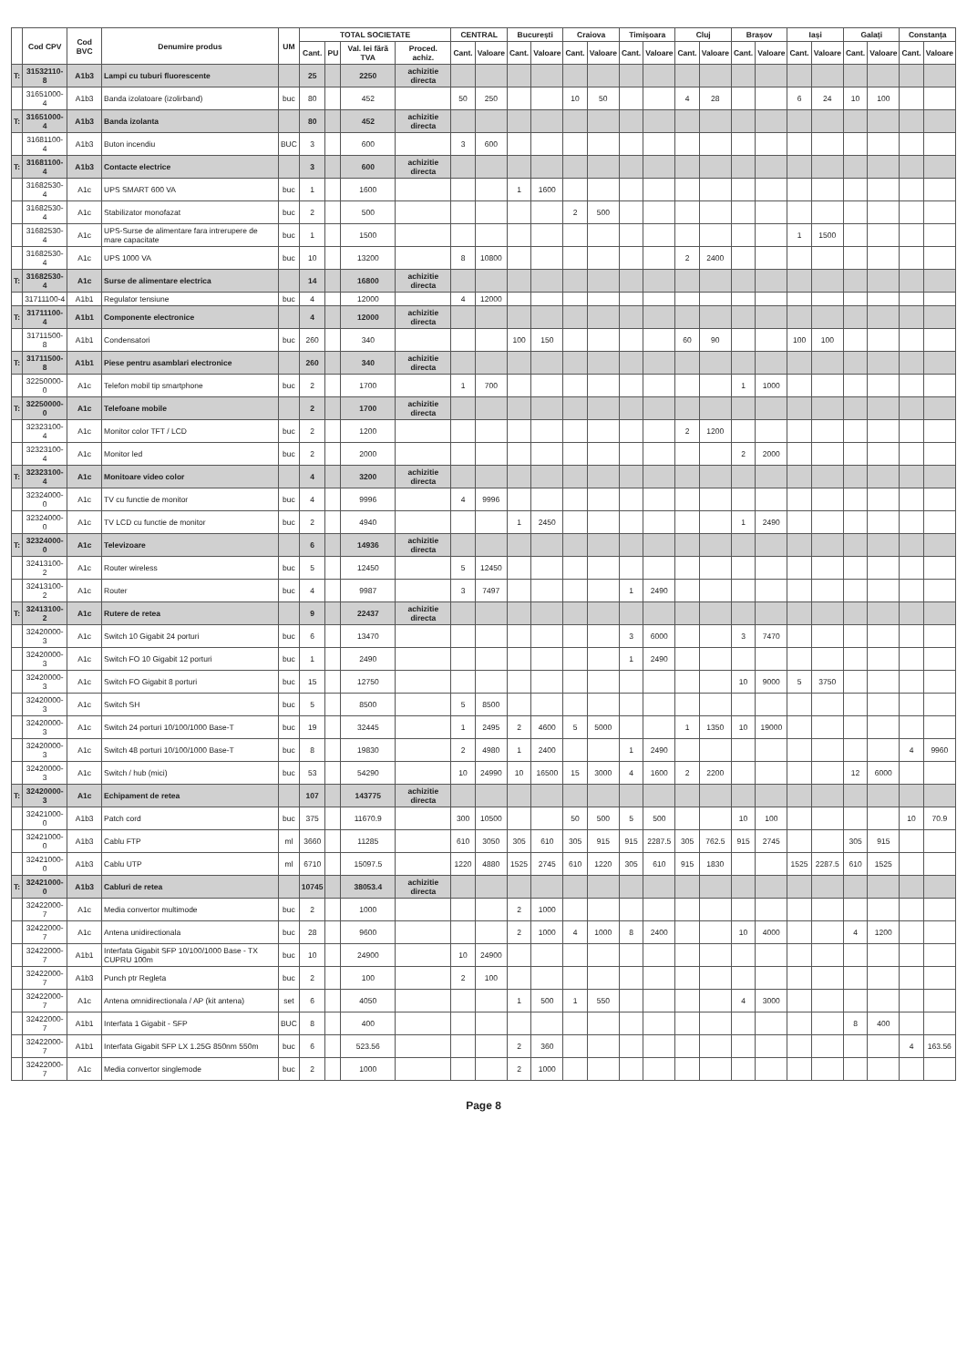| | Cod CPV | Cod BVC | Denumire produs | UM | TOTAL SOCIETATE | | | | CENTRAL | | București | | Craiova | | Timișoara | | Cluj | | Brașov | | Iași | | Galați | | Constanța | |
| --- | --- | --- | --- | --- | --- | --- | --- | --- | --- | --- | --- | --- | --- | --- | --- | --- | --- | --- | --- | --- | --- | --- | --- | --- | --- | --- |
| | | | | | Cant. | PU | Val. lei fără TVA | Proced. achiz. | Cant. | Valoare | Cant. | Valoare | Cant. | Valoare | Cant. | Valoare | Cant. | Valoare | Cant. | Valoare | Cant. | Valoare | Cant. | Valoare | Cant. | Valoare |
| T: | 31532110-8 | A1b3 | Lampi cu tuburi fluorescente | | 25 | | 2250 | achizitie directa | | | | | | | | | | | | | | | | | | |
| | 31651000-4 | A1b3 | Banda izolatoare (izolirband) | buc | 80 | | 452 | | 50 | 250 | | | 10 | 50 | | | 4 | 28 | | | 6 | 24 | 10 | 100 | | |
| T: | 31651000-4 | A1b3 | Banda izolanta | | 80 | | 452 | achizitie directa | | | | | | | | | | | | | | | | | | |
| | 31681100-4 | A1b3 | Buton incendiu | BUC | 3 | | 600 | | 3 | 600 | | | | | | | | | | | | | | | | |
| T: | 31681100-4 | A1b3 | Contacte electrice | | 3 | | 600 | achizitie directa | | | | | | | | | | | | | | | | | | |
| | 31682530-4 | A1c | UPS SMART 600 VA | buc | 1 | | 1600 | | | | 1 | 1600 | | | | | | | | | | | | | | |
| | 31682530-4 | A1c | Stabilizator monofazat | buc | 2 | | 500 | | | | | | 2 | 500 | | | | | | | | | | | | |
| | 31682530-4 | A1c | UPS-Surse de alimentare fara intrerupere de mare capacitate | buc | 1 | | 1500 | | | | | | | | | | | | | | 1 | 1500 | | | | |
| | 31682530-4 | A1c | UPS 1000 VA | buc | 10 | | 13200 | | 8 | 10800 | | | | | | | 2 | 2400 | | | | | | | | |
| T: | 31682530-4 | A1c | Surse de alimentare electrica | | 14 | | 16800 | achizitie directa | | | | | | | | | | | | | | | | | | |
| | 31711100-4 | A1b1 | Regulator tensiune | buc | 4 | | 12000 | | 4 | 12000 | | | | | | | | | | | | | | | | |
| T: | 31711100-4 | A1b1 | Componente electronice | | 4 | | 12000 | achizitie directa | | | | | | | | | | | | | | | | | | |
| | 31711500-8 | A1b1 | Condensatori | buc | 260 | | 340 | | | | 100 | 150 | | | | | 60 | 90 | | | 100 | 100 | | | | |
| T: | 31711500-8 | A1b1 | Piese pentru asamblari electronice | | 260 | | 340 | achizitie directa | | | | | | | | | | | | | | | | | | |
| | 32250000-0 | A1c | Telefon mobil tip smartphone | buc | 2 | | 1700 | | 1 | 700 | | | | | | | | | 1 | 1000 | | | | | | |
| T: | 32250000-0 | A1c | Telefoane mobile | | 2 | | 1700 | achizitie directa | | | | | | | | | | | | | | | | | | |
| | 32323100-4 | A1c | Monitor color TFT / LCD | buc | 2 | | 1200 | | | | | | | | | | 2 | 1200 | | | | | | | | |
| | 32323100-4 | A1c | Monitor led | buc | 2 | | 2000 | | | | | | | | | | | | 2 | 2000 | | | | | | |
| T: | 32323100-4 | A1c | Monitoare video color | | 4 | | 3200 | achizitie directa | | | | | | | | | | | | | | | | | | |
| | 32324000-0 | A1c | TV cu functie de monitor | buc | 4 | | 9996 | | 4 | 9996 | | | | | | | | | | | | | | | | |
| | 32324000-0 | A1c | TV LCD cu functie de monitor | buc | 2 | | 4940 | | | | 1 | 2450 | | | | | | | 1 | 2490 | | | | | | |
| T: | 32324000-0 | A1c | Televizoare | | 6 | | 14936 | achizitie directa | | | | | | | | | | | | | | | | | | |
| | 32413100-2 | A1c | Router wireless | buc | 5 | | 12450 | | 5 | 12450 | | | | | | | | | | | | | | | | |
| | 32413100-2 | A1c | Router | buc | 4 | | 9987 | | 3 | 7497 | | | | | 1 | 2490 | | | | | | | | | | |
| T: | 32413100-2 | A1c | Rutere de retea | | 9 | | 22437 | achizitie directa | | | | | | | | | | | | | | | | | | |
| | 32420000-3 | A1c | Switch 10 Gigabit 24 porturi | buc | 6 | | 13470 | | | | | | | | 3 | 6000 | | | 3 | 7470 | | | | | | |
| | 32420000-3 | A1c | Switch FO 10 Gigabit 12 porturi | buc | 1 | | 2490 | | | | | | | | 1 | 2490 | | | | | | | | | | |
| | 32420000-3 | A1c | Switch FO Gigabit 8 porturi | buc | 15 | | 12750 | | | | | | | | | | | | 10 | 9000 | 5 | 3750 | | | | |
| | 32420000-3 | A1c | Switch SH | buc | 5 | | 8500 | | 5 | 8500 | | | | | | | | | | | | | | | | |
| | 32420000-3 | A1c | Switch 24 porturi 10/100/1000 Base-T | buc | 19 | | 32445 | | 1 | 2495 | 2 | 4600 | 5 | 5000 | | | 1 | 1350 | 10 | 19000 | | | | | | |
| | 32420000-3 | A1c | Switch 48 porturi 10/100/1000 Base-T | buc | 8 | | 19830 | | 2 | 4980 | 1 | 2400 | | | 1 | 2490 | | | | | | | | | 4 | 9960 |
| | 32420000-3 | A1c | Switch / hub (mici) | buc | 53 | | 54290 | | 10 | 24990 | 10 | 16500 | 15 | 3000 | 4 | 1600 | 2 | 2200 | | | | | 12 | 6000 | | |
| T: | 32420000-3 | A1c | Echipament de retea | | 107 | | 143775 | achizitie directa | | | | | | | | | | | | | | | | | | |
| | 32421000-0 | A1b3 | Patch cord | buc | 375 | | 11670.9 | | 300 | 10500 | | | 50 | 500 | 5 | 500 | | | 10 | 100 | | | | | 10 | 70.9 |
| | 32421000-0 | A1b3 | Cablu FTP | ml | 3660 | | 11285 | | 610 | 3050 | 305 | 610 | 305 | 915 | 915 | 2287.5 | 305 | 762.5 | 915 | 2745 | | | 305 | 915 | | |
| | 32421000-0 | A1b3 | Cablu UTP | ml | 6710 | | 15097.5 | | 1220 | 4880 | 1525 | 2745 | 610 | 1220 | 305 | 610 | 915 | 1830 | | | 1525 | 2287.5 | 610 | 1525 | | |
| T: | 32421000-0 | A1b3 | Cabluri de retea | | 10745 | | 38053.4 | achizitie directa | | | | | | | | | | | | | | | | | | |
| | 32422000-7 | A1c | Media convertor multimode | buc | 2 | | 1000 | | | | 2 | 1000 | | | | | | | | | | | | | | |
| | 32422000-7 | A1c | Antena unidirectionala | buc | 28 | | 9600 | | | | 2 | 1000 | 4 | 1000 | 8 | 2400 | | | 10 | 4000 | | | 4 | 1200 | | |
| | 32422000-7 | A1b1 | Interfata Gigabit SFP 10/100/1000 Base - TX CUPRU 100m | buc | 10 | | 24900 | | 10 | 24900 | | | | | | | | | | | | | | | | |
| | 32422000-7 | A1b3 | Punch ptr Regleta | buc | 2 | | 100 | | 2 | 100 | | | | | | | | | | | | | | | | |
| | 32422000-7 | A1c | Antena omnidirectionala / AP (kit antena) | set | 6 | | 4050 | | | | 1 | 500 | 1 | 550 | | | | | 4 | 3000 | | | | | | |
| | 32422000-7 | A1b1 | Interfata 1 Gigabit - SFP | BUC | 8 | | 400 | | | | | | | | | | | | | | | | 8 | 400 | | |
| | 32422000-7 | A1b1 | Interfata Gigabit SFP LX 1.25G 850nm 550m | buc | 6 | | 523.56 | | | | 2 | 360 | | | | | | | | | | | | | 4 | 163.56 |
| | 32422000-7 | A1c | Media convertor singlemode | buc | 2 | | 1000 | | | | 2 | 1000 | | | | | | | | | | | | | | |
Page 8